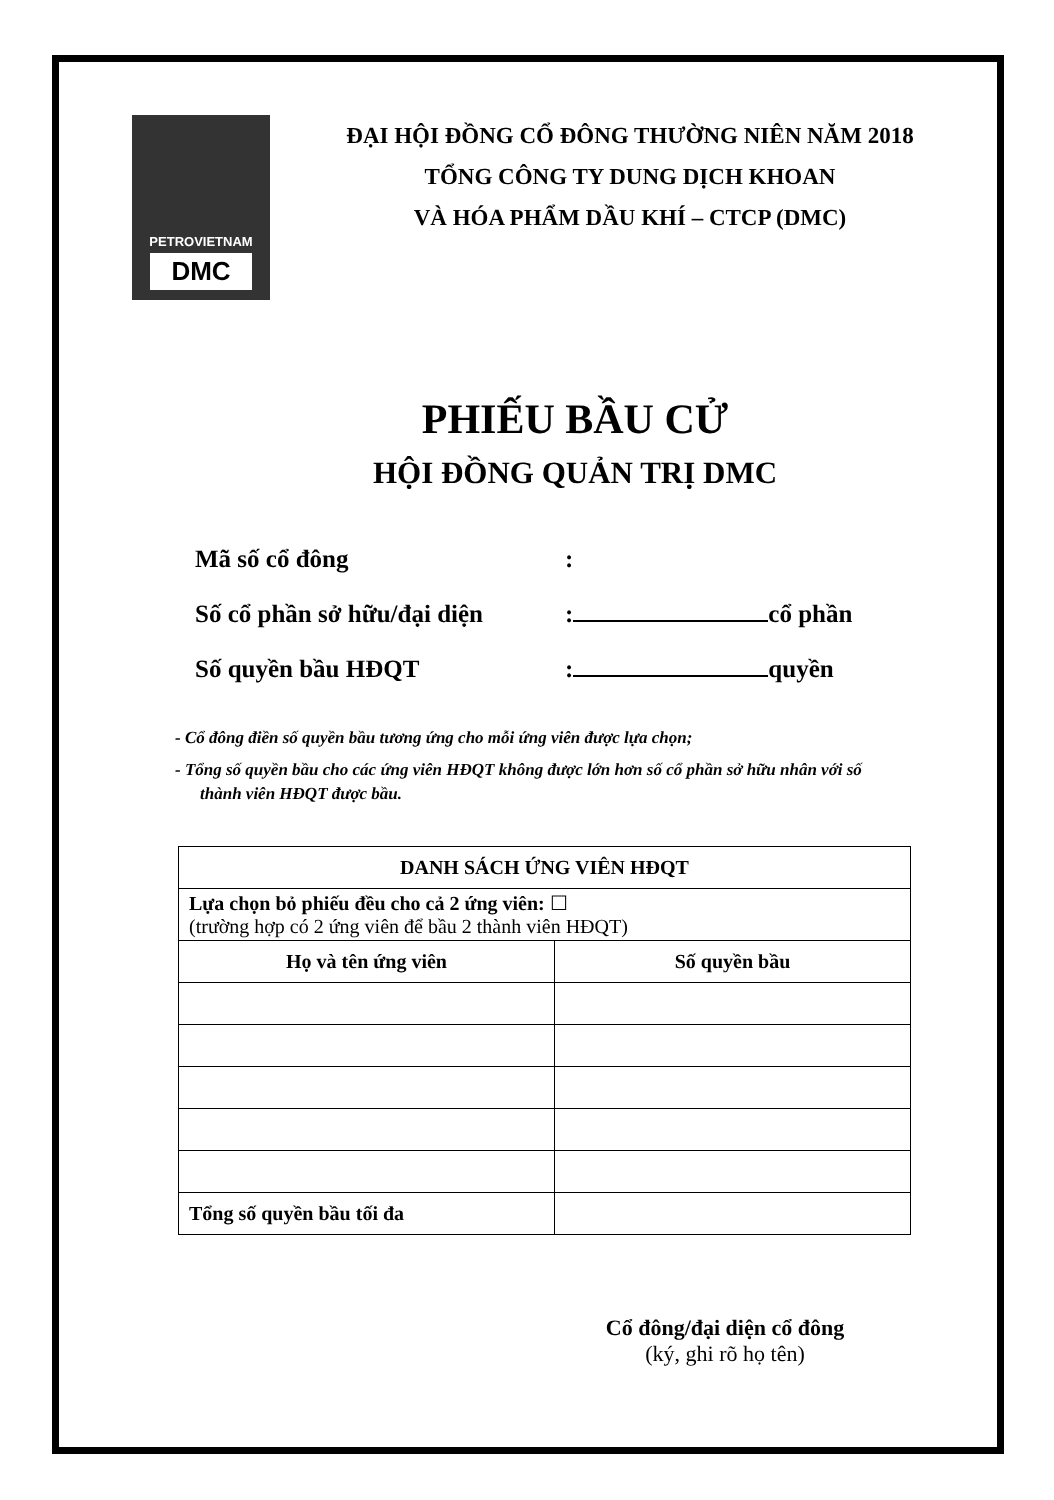PETROVIETNAM
DMC
ĐẠI HỘI ĐỒNG CỔ ĐÔNG THƯỜNG NIÊN NĂM 2018
TỔNG CÔNG TY DUNG DỊCH KHOAN
VÀ HÓA PHẨM DẦU KHÍ – CTCP (DMC)
PHIẾU BẦU CỬ
HỘI ĐỒNG QUẢN TRỊ DMC
Mã số cổ đông:
Số cổ phần sở hữu/đại diện: cổ phần
Số quyền bầu HĐQT: quyền
- Cổ đông điền số quyền bầu tương ứng cho mỗi ứng viên được lựa chọn;
- Tổng số quyền bầu cho các ứng viên HĐQT không được lớn hơn số cổ phần sở hữu nhân với số thành viên HĐQT được bầu.
| DANH SÁCH ỨNG VIÊN HĐQT | |
| --- | --- |
| Lựa chọn bỏ phiếu đều cho cả 2 ứng viên: ☐ (trường hợp có 2 ứng viên để bầu 2 thành viên HĐQT) | |
| Họ và tên ứng viên | Số quyền bầu |
| Tổng số quyền bầu tối đa | |
Cổ đông/đại diện cổ đông
(ký, ghi rõ họ tên)